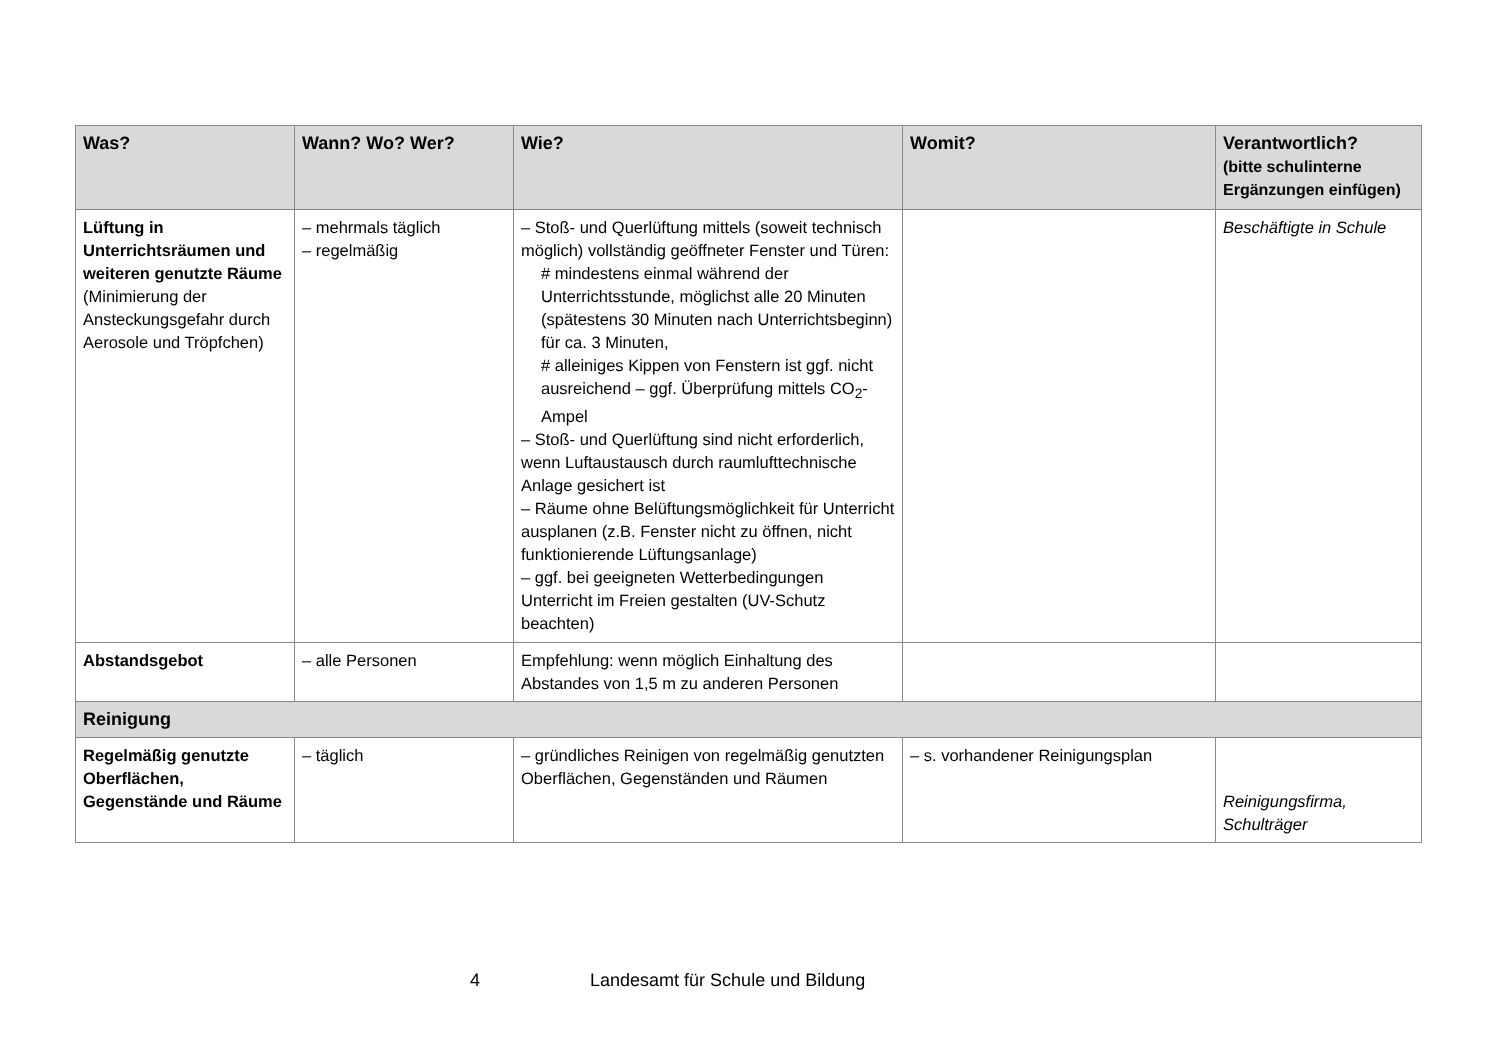| Was? | Wann? Wo? Wer? | Wie? | Womit? | Verantwortlich? (bitte schulinterne Ergänzungen einfügen) |
| --- | --- | --- | --- | --- |
| Lüftung in Unterrichtsräumen und weiteren genutzte Räume (Minimierung der Ansteckungsgefahr durch Aerosole und Tröpfchen) | – mehrmals täglich – regelmäßig | – Stoß- und Querlüftung mittels (soweit technisch möglich) vollständig geöffneter Fenster und Türen: # mindestens einmal während der Unterrichtsstunde, möglichst alle 20 Minuten (spätestens 30 Minuten nach Unterrichtsbeginn) für ca. 3 Minuten, # alleiniges Kippen von Fenstern ist ggf. nicht ausreichend – ggf. Überprüfung mittels CO<sub>2</sub>-Ampel – Stoß- und Querlüftung sind nicht erforderlich, wenn Luftaustausch durch raumlufttechnische Anlage gesichert ist – Räume ohne Belüftungsmöglichkeit für Unterricht ausplanen (z.B. Fenster nicht zu öffnen, nicht funktionierende Lüftungsanlage) – ggf. bei geeigneten Wetterbedingungen Unterricht im Freien gestalten (UV-Schutz beachten) | | Beschäftigte in Schule |
| Abstandsgebot | – alle Personen | Empfehlung: wenn möglich Einhaltung des Abstandes von 1,5 m zu anderen Personen | | |
| Reinigung | | | | |
| Regelmäßig genutzte Oberflächen, Gegenstände und Räume | – täglich | – gründliches Reinigen von regelmäßig genutzten Oberflächen, Gegenständen und Räumen | – s. vorhandener Reinigungsplan | Reinigungsfirma, Schulträger |
4 Landesamt für Schule und Bildung